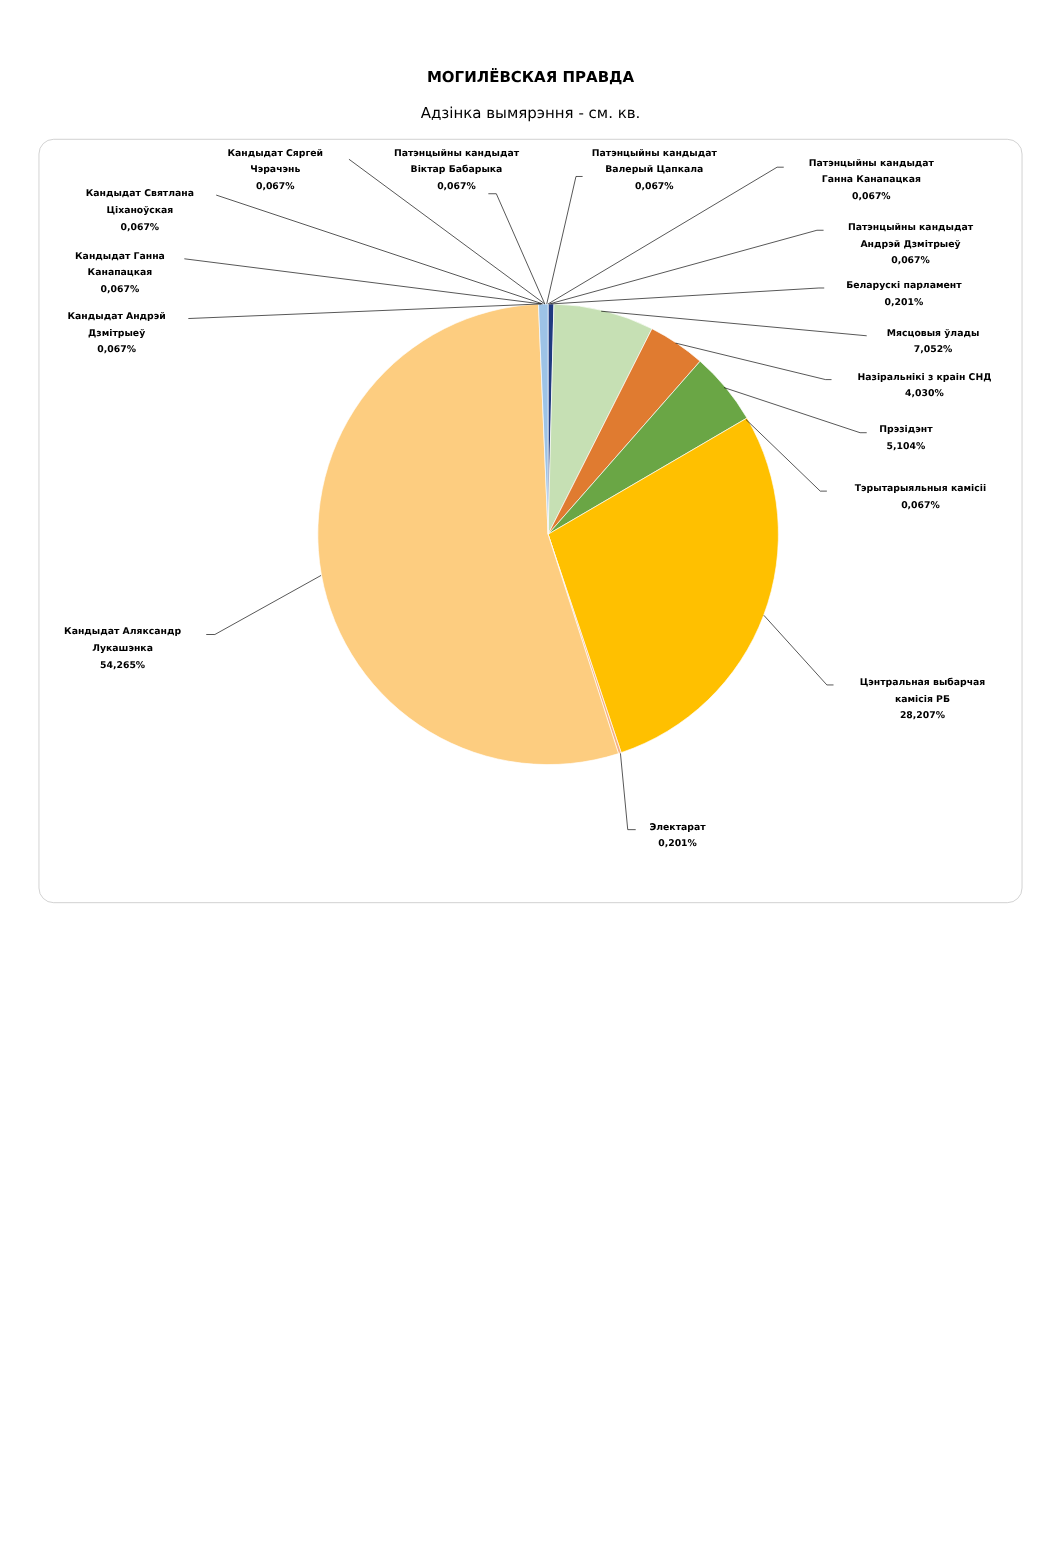МОГИЛЁВСКАЯ ПРАВДА
Адзінка вымярэння - см. кв.
Кандыдат Сяргей
Чэрачэнь
0,067%
Патэнцыйны кандыдат
Віктар Бабарыка
0,067%
Патэнцыйны кандыдат
Валерый Цапкала
0,067%
Патэнцыйны кандыдат
Ганна Канапацкая
0,067%
Патэнцыйны кандыдат
Андрэй Дзмітрыеў
0,067%
Беларускі парламент
0,201%
Мясцовыя ўлады
7,052%
Назіральнікі з краін СНД
4,030%
Прэзідэнт
5,104%
Тэрытарыяльныя камісіі
0,067%
Цэнтральная выбарчая
камісія РБ
28,207%
Электарат
0,201%
Кандыдат Аляксандр
Лукашэнка
54,265%
Кандыдат Андрэй
Дзмітрыеў
0,067%
Кандыдат Ганна
Канапацкая
0,067%
Кандыдат Святлана
Ціханоўская
0,067%